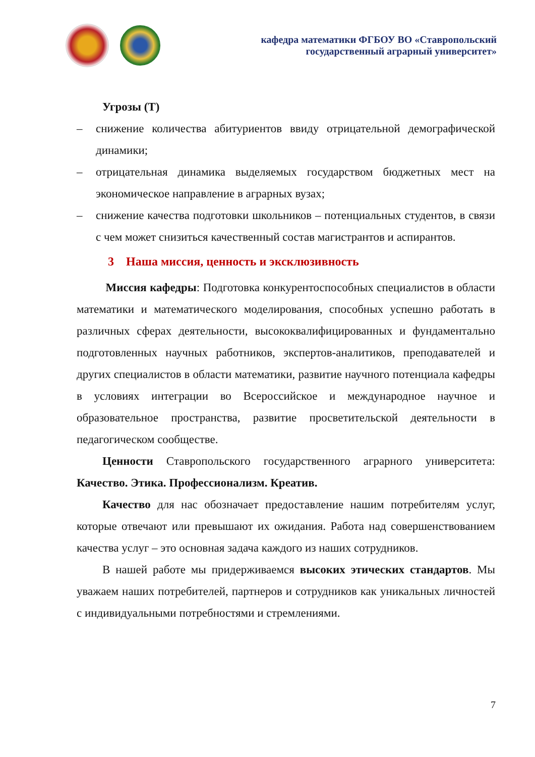кафедра математики ФГБОУ ВО «Ставропольский
государственный аграрный университет»
Угрозы (Т)
– снижение количества абитуриентов ввиду отрицательной демографической динамики;
– отрицательная динамика выделяемых государством бюджетных мест на экономическое направление в аграрных вузах;
– снижение качества подготовки школьников – потенциальных студентов, в связи с чем может снизиться качественный состав магистрантов и аспирантов.
3 Наша миссия, ценность и эксклюзивность
Миссия кафедры: Подготовка конкурентоспособных специалистов в области математики и математического моделирования, способных успешно работать в различных сферах деятельности, высококвалифицированных и фундаментально подготовленных научных работников, экспертов-аналитиков, преподавателей и других специалистов в области математики, развитие научного потенциала кафедры в условиях интеграции во Всероссийское и международное научное и образовательное пространства, развитие просветительской деятельности в педагогическом сообществе.
Ценности Ставропольского государственного аграрного университета: Качество. Этика. Профессионализм. Креатив.
Качество для нас обозначает предоставление нашим потребителям услуг, которые отвечают или превышают их ожидания. Работа над совершенствованием качества услуг – это основная задача каждого из наших сотрудников.
В нашей работе мы придерживаемся высоких этических стандартов. Мы уважаем наших потребителей, партнеров и сотрудников как уникальных личностей с индивидуальными потребностями и стремлениями.
7